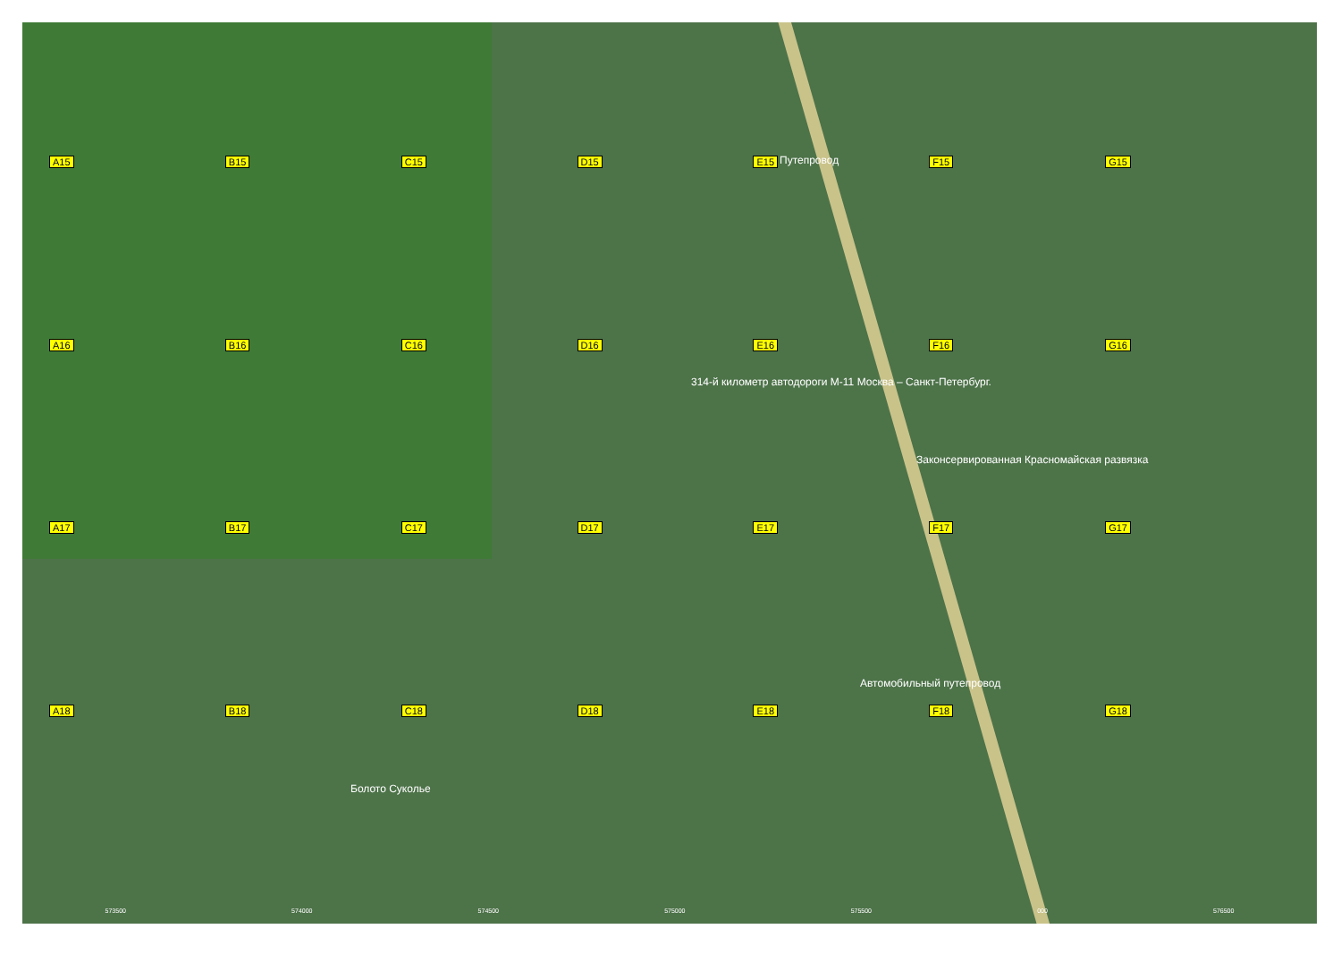A15
B15
C15
D15
E15
F15
G15
A16
B16
C16
D16
E16
F16
G16
A17
B17
C17
D17
E17
F17
G17
A18
B18
C18
D18
E18
F18
G18
Путепровод
314-й километр автодороги М-11 Москва – Санкт-Петербург.
Законсервированная Красномайская развязка
Автомобильный путепровод
Болото Суколье
573500 574000 574500 575000 575500 000 576500